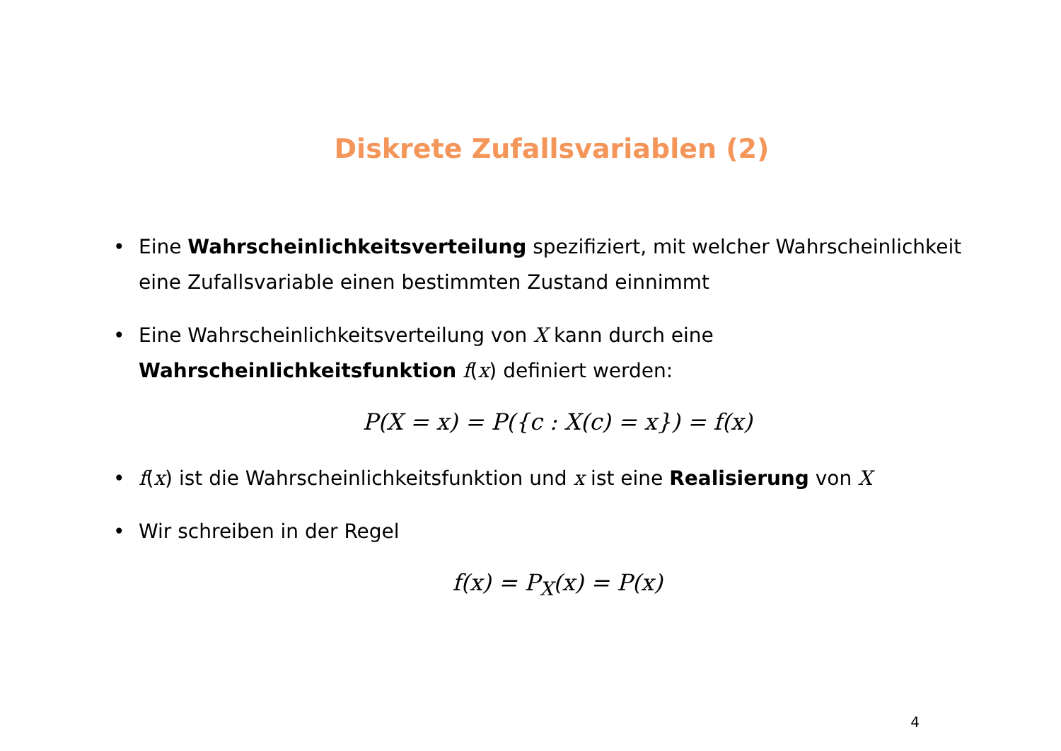Diskrete Zufallsvariablen (2)
• Eine Wahrscheinlichkeitsverteilung spezifiziert, mit welcher Wahrscheinlichkeit eine Zufallsvariable einen bestimmten Zustand einnimmt
• Eine Wahrscheinlichkeitsverteilung von X kann durch eine Wahrscheinlichkeitsfunktion f(x) definiert werden:
P(X = x) = P({c : X(c) = x}) = f(x)
• f(x) ist die Wahrscheinlichkeitsfunktion und x ist eine Realisierung von X
• Wir schreiben in der Regel
f(x) = P<sub>X</sub>(x) = P(x)
4